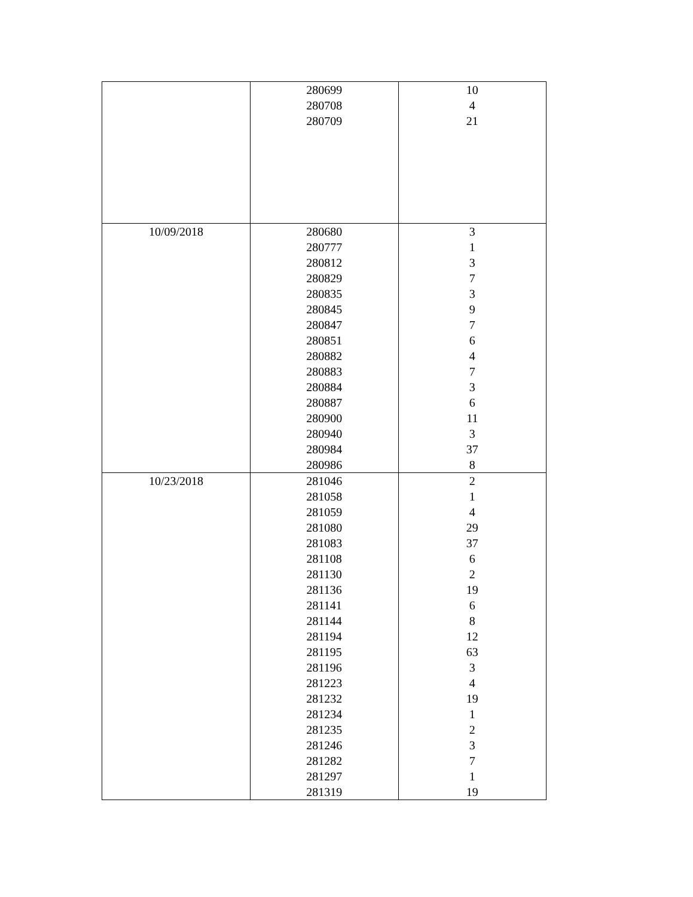| | 280699 280708 280709 | 10 4 21 |
| 10/09/2018 | 280680 280777 280812 280829 280835 280845 280847 280851 280882 280883 280884 280887 280900 280940 280984 280986 | 3 1 3 7 3 9 7 6 4 7 3 6 11 3 37 8 |
| 10/23/2018 | 281046 281058 281059 281080 281083 281108 281130 281136 281141 281144 281194 281195 281196 281223 281232 281234 281235 281246 281282 281297 281319 | 2 1 4 29 37 6 2 19 6 8 12 63 3 4 19 1 2 3 7 1 19 |